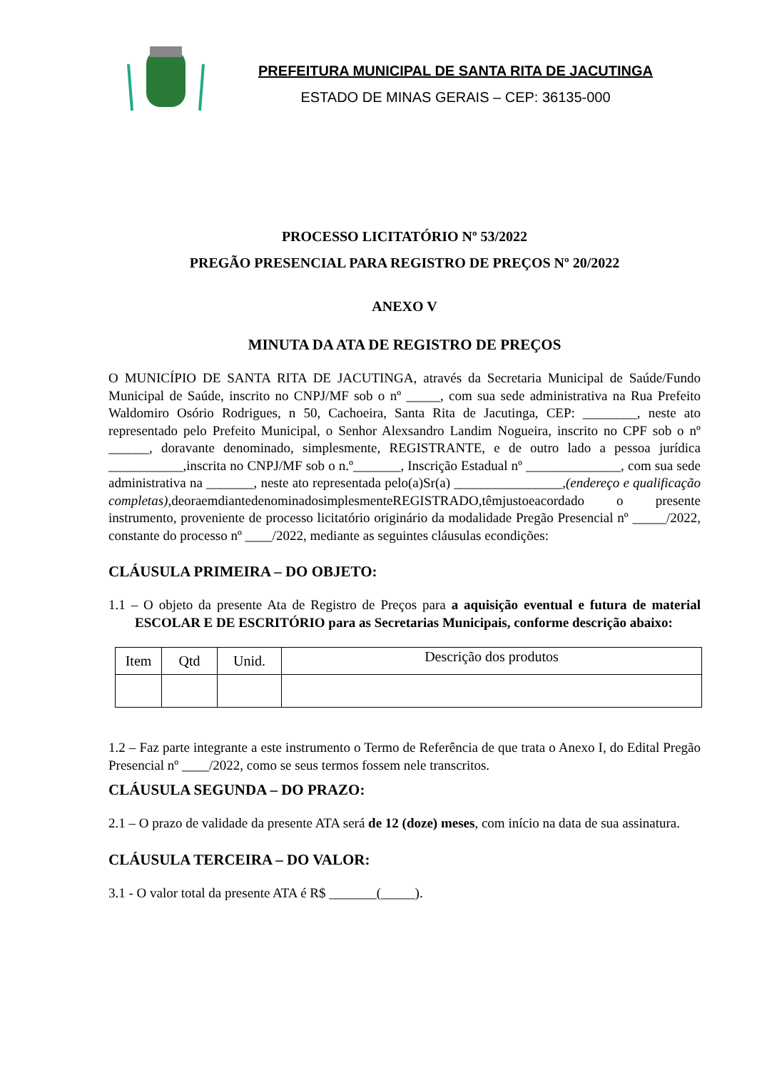PREFEITURA MUNICIPAL DE SANTA RITA DE JACUTINGA
ESTADO DE MINAS GERAIS – CEP: 36135-000
PROCESSO LICITATÓRIO Nº 53/2022
PREGÃO PRESENCIAL PARA REGISTRO DE PREÇOS Nº 20/2022
ANEXO V
MINUTA DA ATA DE REGISTRO DE PREÇOS
O MUNICÍPIO DE SANTA RITA DE JACUTINGA, através da Secretaria Municipal de Saúde/Fundo Municipal de Saúde, inscrito no CNPJ/MF sob o nº _____, com sua sede administrativa na Rua Prefeito Waldomiro Osório Rodrigues, n 50, Cachoeira, Santa Rita de Jacutinga, CEP: ________, neste ato representado pelo Prefeito Municipal, o Senhor Alexsandro Landim Nogueira, inscrito no CPF sob o nº ______, doravante denominado, simplesmente, REGISTRANTE, e de outro lado a pessoa jurídica ___________,inscrita no CNPJ/MF sob o n.º_______, Inscrição Estadual nº ______________, com sua sede administrativa na _______, neste ato representada pelo(a)Sr(a) ________________,(endereço e qualificação completas),deoraemdiantedenominadosimplesmenteREGISTRADO,têmjustoeacordado o presente instrumento, proveniente de processo licitatório originário da modalidade Pregão Presencial nº _____/2022, constante do processo nº ____/2022, mediante as seguintes cláusulas econdições:
CLÁUSULA PRIMEIRA – DO OBJETO:
1.1 – O objeto da presente Ata de Registro de Preços para a aquisição eventual e futura de material ESCOLAR E DE ESCRITÓRIO para as Secretarias Municipais, conforme descrição abaixo:
| Item | Qtd | Unid. | Descrição dos produtos |
| --- | --- | --- | --- |
1.2 – Faz parte integrante a este instrumento o Termo de Referência de que trata o Anexo I, do Edital Pregão Presencial nº ____/2022, como se seus termos fossem nele transcritos.
CLÁUSULA SEGUNDA – DO PRAZO:
2.1 – O prazo de validade da presente ATA será de 12 (doze) meses, com início na data de sua assinatura.
CLÁUSULA TERCEIRA – DO VALOR:
3.1 - O valor total da presente ATA é R$ _______(_____).